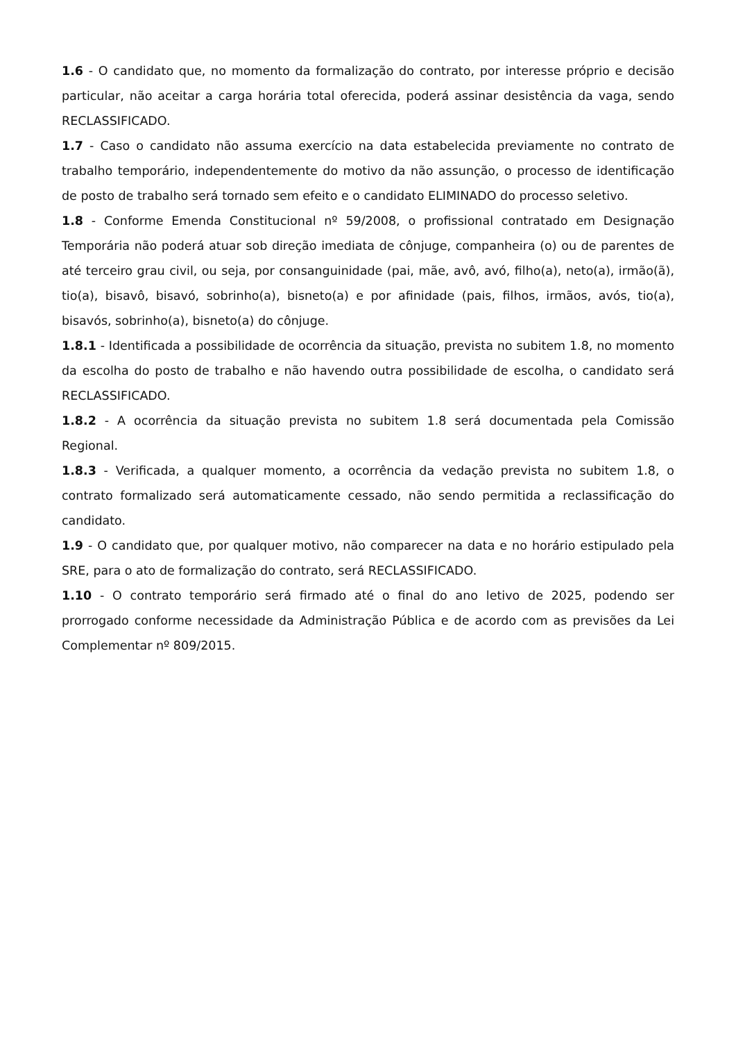1.6 - O candidato que, no momento da formalização do contrato, por interesse próprio e decisão particular, não aceitar a carga horária total oferecida, poderá assinar desistência da vaga, sendo RECLASSIFICADO.
1.7 - Caso o candidato não assuma exercício na data estabelecida previamente no contrato de trabalho temporário, independentemente do motivo da não assunção, o processo de identificação de posto de trabalho será tornado sem efeito e o candidato ELIMINADO do processo seletivo.
1.8 - Conforme Emenda Constitucional nº 59/2008, o profissional contratado em Designação Temporária não poderá atuar sob direção imediata de cônjuge, companheira (o) ou de parentes de até terceiro grau civil, ou seja, por consanguinidade (pai, mãe, avô, avó, filho(a), neto(a), irmão(ã), tio(a), bisavô, bisavó, sobrinho(a), bisneto(a) e por afinidade (pais, filhos, irmãos, avós, tio(a), bisavós, sobrinho(a), bisneto(a) do cônjuge.
1.8.1 - Identificada a possibilidade de ocorrência da situação, prevista no subitem 1.8, no momento da escolha do posto de trabalho e não havendo outra possibilidade de escolha, o candidato será RECLASSIFICADO.
1.8.2 - A ocorrência da situação prevista no subitem 1.8 será documentada pela Comissão Regional.
1.8.3 - Verificada, a qualquer momento, a ocorrência da vedação prevista no subitem 1.8, o contrato formalizado será automaticamente cessado, não sendo permitida a reclassificação do candidato.
1.9 - O candidato que, por qualquer motivo, não comparecer na data e no horário estipulado pela SRE, para o ato de formalização do contrato, será RECLASSIFICADO.
1.10 - O contrato temporário será firmado até o final do ano letivo de 2025, podendo ser prorrogado conforme necessidade da Administração Pública e de acordo com as previsões da Lei Complementar nº 809/2015.